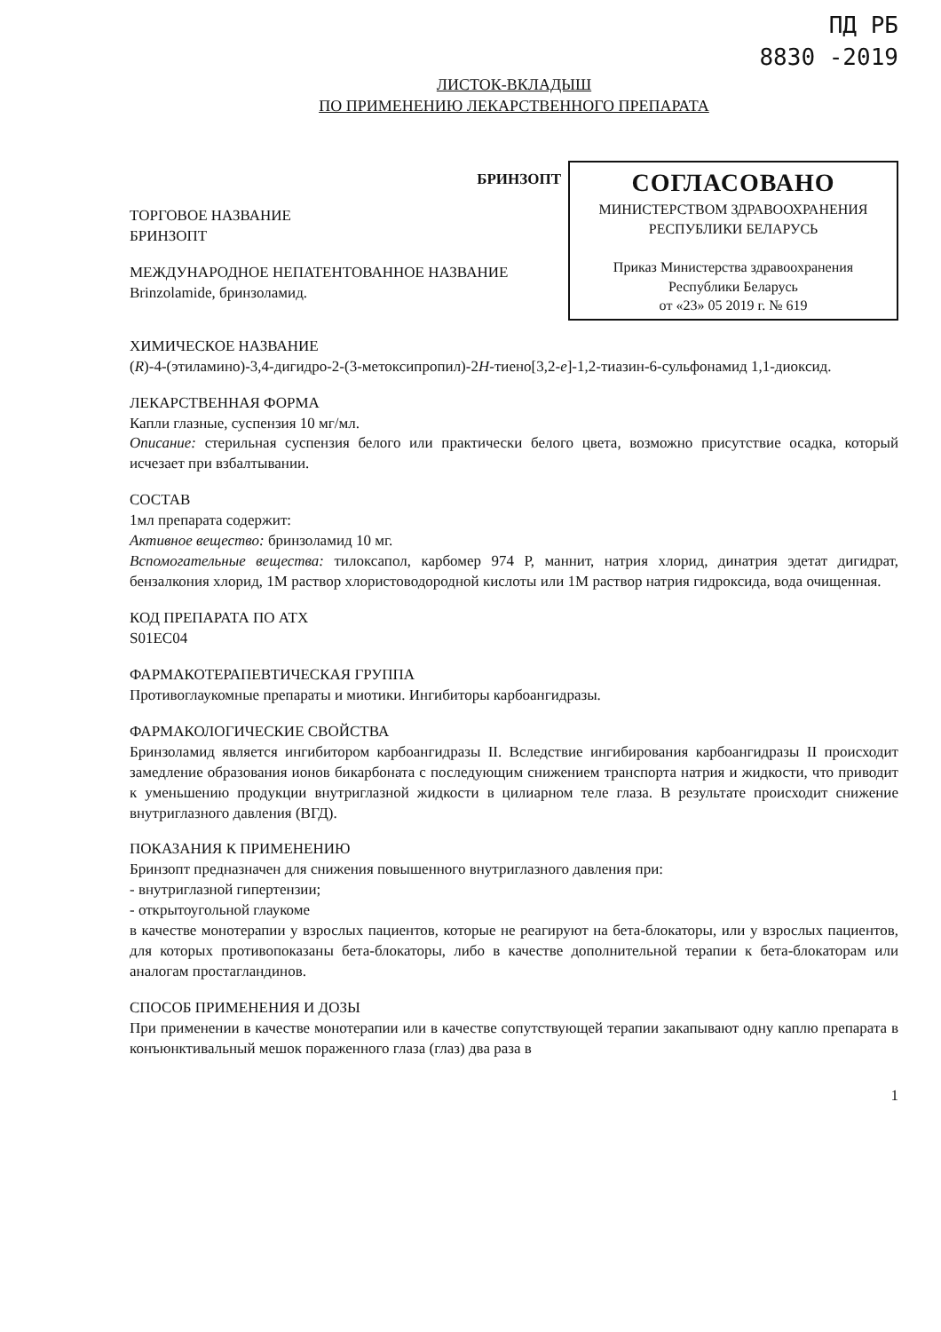ПД РБ
8830 -2019
ЛИСТОК-ВКЛАДЫШ
ПО ПРИМЕНЕНИЮ ЛЕКАРСТВЕННОГО ПРЕПАРАТА
БРИНЗОПТ
ТОРГОВОЕ НАЗВАНИЕ
БРИНЗОПТ
МЕЖДУНАРОДНОЕ НЕПАТЕНТОВАННОЕ НАЗВАНИЕ
Brinzolamide, бринзоламид.
СОГЛАСОВАНО
МИНИСТЕРСТВОМ ЗДРАВООХРАНЕНИЯ
РЕСПУБЛИКИ БЕЛАРУСЬ
Приказ Министерства здравоохранения
Республики Беларусь
от «23» 05 2019 г. № 619
ХИМИЧЕСКОЕ НАЗВАНИЕ
(R)-4-(этиламино)-3,4-дигидро-2-(3-метоксипропил)-2H-тиено[3,2-e]-1,2-тиазин-6-сульфонамид 1,1-диоксид.
ЛЕКАРСТВЕННАЯ ФОРМА
Капли глазные, суспензия 10 мг/мл.
Описание: стерильная суспензия белого или практически белого цвета, возможно присутствие осадка, который исчезает при взбалтывании.
СОСТАВ
1мл препарата содержит:
Активное вещество: бринзоламид 10 мг.
Вспомогательные вещества: тилоксапол, карбомер 974 Р, маннит, натрия хлорид, динатрия эдетат дигидрат, бензалкония хлорид, 1М раствор хлористоводородной кислоты или 1М раствор натрия гидроксида, вода очищенная.
КОД ПРЕПАРАТА ПО АТХ
S01EC04
ФАРМАКОТЕРАПЕВТИЧЕСКАЯ ГРУППА
Противоглаукомные препараты и миотики. Ингибиторы карбоангидразы.
ФАРМАКОЛОГИЧЕСКИЕ СВОЙСТВА
Бринзоламид является ингибитором карбоангидразы II. Вследствие ингибирования карбоангидразы II происходит замедление образования ионов бикарбоната с последующим снижением транспорта натрия и жидкости, что приводит к уменьшению продукции внутриглазной жидкости в цилиарном теле глаза. В результате происходит снижение внутриглазного давления (ВГД).
ПОКАЗАНИЯ К ПРИМЕНЕНИЮ
Бринзопт предназначен для снижения повышенного внутриглазного давления при:
- внутриглазной гипертензии;
- открытоугольной глаукоме
в качестве монотерапии у взрослых пациентов, которые не реагируют на бета-блокаторы, или у взрослых пациентов, для которых противопоказаны бета-блокаторы, либо в качестве дополнительной терапии к бета-блокаторам или аналогам простагландинов.
СПОСОБ ПРИМЕНЕНИЯ И ДОЗЫ
При применении в качестве монотерапии или в качестве сопутствующей терапии закапывают одну каплю препарата в конъюнктивальный мешок пораженного глаза (глаз) два раза в
1